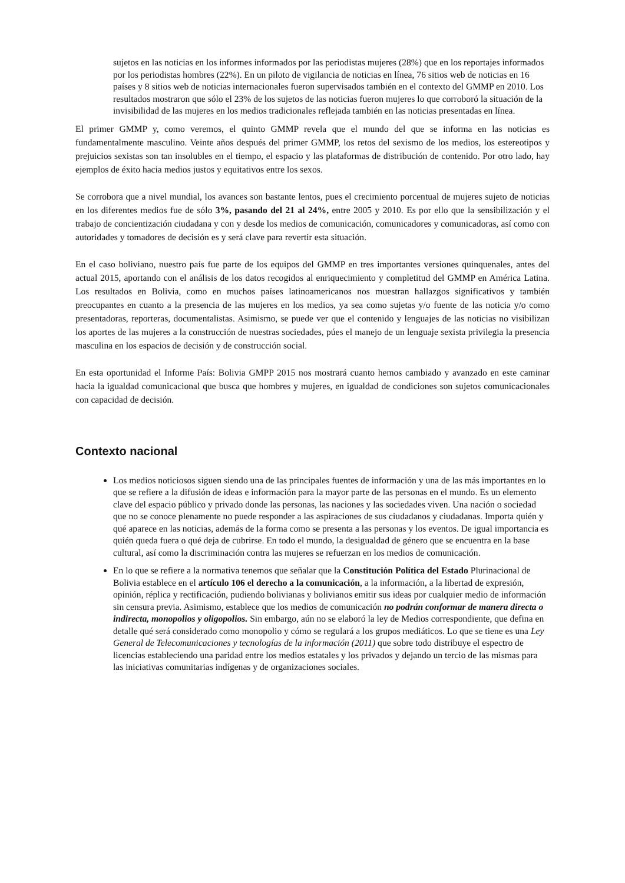sujetos en las noticias en los informes informados por las periodistas mujeres (28%) que en los reportajes informados por los periodistas hombres (22%). En un piloto de vigilancia de noticias en línea, 76 sitios web de noticias en 16 países y 8 sitios web de noticias internacionales fueron supervisados también en el contexto del GMMP en 2010. Los resultados mostraron que sólo el 23% de los sujetos de las noticias fueron mujeres lo que corroboró la situación de la invisibilidad de las mujeres en los medios tradicionales reflejada también en las noticias presentadas en línea.
El primer GMMP y, como veremos, el quinto GMMP revela que el mundo del que se informa en las noticias es fundamentalmente masculino. Veinte años después del primer GMMP, los retos del sexismo de los medios, los estereotipos y prejuicios sexistas son tan insolubles en el tiempo, el espacio y las plataformas de distribución de contenido. Por otro lado, hay ejemplos de éxito hacia medios justos y equitativos entre los sexos.
Se corrobora que a nivel mundial, los avances son bastante lentos, pues el crecimiento porcentual de mujeres sujeto de noticias en los diferentes medios fue de sólo 3%, pasando del 21 al 24%, entre 2005 y 2010. Es por ello que la sensibilización y el trabajo de concientización ciudadana y con y desde los medios de comunicación, comunicadores y comunicadoras, así como con autoridades y tomadores de decisión es y será clave para revertir esta situación.
En el caso boliviano, nuestro país fue parte de los equipos del GMMP en tres importantes versiones quinquenales, antes del actual 2015, aportando con el análisis de los datos recogidos al enriquecimiento y completitud del GMMP en América Latina. Los resultados en Bolivia, como en muchos países latinoamericanos nos muestran hallazgos significativos y también preocupantes en cuanto a la presencia de las mujeres en los medios, ya sea como sujetas y/o fuente de las noticia y/o como presentadoras, reporteras, documentalistas. Asimismo, se puede ver que el contenido y lenguajes de las noticias no visibilizan los aportes de las mujeres a la construcción de nuestras sociedades, púes el manejo de un lenguaje sexista privilegia la presencia masculina en los espacios de decisión y de construcción social.
En esta oportunidad el Informe País: Bolivia GMPP 2015 nos mostrará cuanto hemos cambiado y avanzado en este caminar hacia la igualdad comunicacional que busca que hombres y mujeres, en igualdad de condiciones son sujetos comunicacionales con capacidad de decisión.
Contexto nacional
Los medios noticiosos siguen siendo una de las principales fuentes de información y una de las más importantes en lo que se refiere a la difusión de ideas e información para la mayor parte de las personas en el mundo. Es un elemento clave del espacio público y privado donde las personas, las naciones y las sociedades viven. Una nación o sociedad que no se conoce plenamente no puede responder a las aspiraciones de sus ciudadanos y ciudadanas. Importa quién y qué aparece en las noticias, además de la forma como se presenta a las personas y los eventos. De igual importancia es quién queda fuera o qué deja de cubrirse. En todo el mundo, la desigualdad de género que se encuentra en la base cultural, así como la discriminación contra las mujeres se refuerzan en los medios de comunicación.
En lo que se refiere a la normativa tenemos que señalar que la Constitución Política del Estado Plurinacional de Bolivia establece en el artículo 106 el derecho a la comunicación, a la información, a la libertad de expresión, opinión, réplica y rectificación, pudiendo bolivianas y bolivianos emitir sus ideas por cualquier medio de información sin censura previa. Asimismo, establece que los medios de comunicación no podrán conformar de manera directa o indirecta, monopolios y oligopolios. Sin embargo, aún no se elaboró la ley de Medios correspondiente, que defina en detalle qué será considerado como monopolio y cómo se regulará a los grupos mediáticos. Lo que se tiene es una Ley General de Telecomunicaciones y tecnologías de la información (2011) que sobre todo distribuye el espectro de licencias estableciendo una paridad entre los medios estatales y los privados y dejando un tercio de las mismas para las iniciativas comunitarias indígenas y de organizaciones sociales.